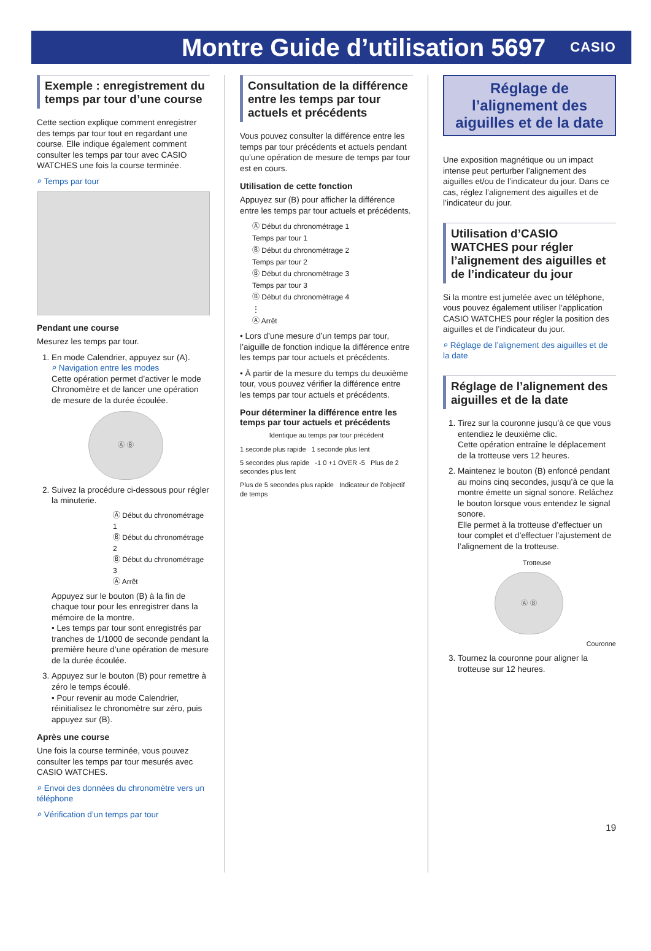Montre Guide d’utilisation 5697
CASIO
Exemple : enregistrement du temps par tour d’une course
Cette section explique comment enregistrer des temps par tour tout en regardant une course. Elle indique également comment consulter les temps par tour avec CASIO WATCHES une fois la course terminée.
⌕ Temps par tour
Pendant une course
Mesurez les temps par tour.
1. En mode Calendrier, appuyez sur (A).
⌕ Navigation entre les modes
Cette opération permet d’activer le mode Chronomètre et de lancer une opération de mesure de la durée écoulée.
Ⓐ Ⓑ
2. Suivez la procédure ci-dessous pour régler la minuterie.
Ⓐ Début du chronométrage 1
Ⓑ Début du chronométrage 2
Ⓑ Début du chronométrage 3
Ⓐ Arrêt
Appuyez sur le bouton (B) à la fin de chaque tour pour les enregistrer dans la mémoire de la montre.
• Les temps par tour sont enregistrés par tranches de 1/1000 de seconde pendant la première heure d’une opération de mesure de la durée écoulée.
3. Appuyez sur le bouton (B) pour remettre à zéro le temps écoulé.
• Pour revenir au mode Calendrier, réinitialisez le chronomètre sur zéro, puis appuyez sur (B).
Après une course
Une fois la course terminée, vous pouvez consulter les temps par tour mesurés avec CASIO WATCHES.
⌕ Envoi des données du chronomètre vers un téléphone
⌕ Vérification d’un temps par tour
Consultation de la différence entre les temps par tour actuels et précédents
Vous pouvez consulter la différence entre les temps par tour précédents et actuels pendant qu’une opération de mesure de temps par tour est en cours.
Utilisation de cette fonction
Appuyez sur (B) pour afficher la différence entre les temps par tour actuels et précédents.
Ⓐ Début du chronométrage 1
Temps par tour 1
Ⓑ Début du chronométrage 2
Temps par tour 2
Ⓑ Début du chronométrage 3
Temps par tour 3
Ⓑ Début du chronométrage 4
⋮
Ⓐ Arrêt
• Lors d’une mesure d’un temps par tour, l’aiguille de fonction indique la différence entre les temps par tour actuels et précédents.
• À partir de la mesure du temps du deuxième tour, vous pouvez vérifier la différence entre les temps par tour actuels et précédents.
Pour déterminer la différence entre les temps par tour actuels et précédents
Identique au temps par tour précédent
1 seconde plus rapide 1 seconde plus lent
5 secondes plus rapide -1 0 +1 OVER -5 Plus de 2 secondes plus lent
Plus de 5 secondes plus rapide Indicateur de l’objectif de temps
Réglage de l’alignement des aiguilles et de la date
Une exposition magnétique ou un impact intense peut perturber l’alignement des aiguilles et/ou de l’indicateur du jour. Dans ce cas, réglez l’alignement des aiguilles et de l’indicateur du jour.
Utilisation d’CASIO WATCHES pour régler l’alignement des aiguilles et de l’indicateur du jour
Si la montre est jumelée avec un téléphone, vous pouvez également utiliser l’application CASIO WATCHES pour régler la position des aiguilles et de l’indicateur du jour.
⌕ Réglage de l’alignement des aiguilles et de la date
Réglage de l’alignement des aiguilles et de la date
1. Tirez sur la couronne jusqu’à ce que vous entendiez le deuxième clic.
Cette opération entraîne le déplacement de la trotteuse vers 12 heures.
2. Maintenez le bouton (B) enfoncé pendant au moins cinq secondes, jusqu’à ce que la montre émette un signal sonore. Relâchez le bouton lorsque vous entendez le signal sonore.
Elle permet à la trotteuse d’effectuer un tour complet et d’effectuer l’ajustement de l’alignement de la trotteuse.
Trotteuse
Ⓐ Ⓑ
Couronne
3. Tournez la couronne pour aligner la trotteuse sur 12 heures.
19